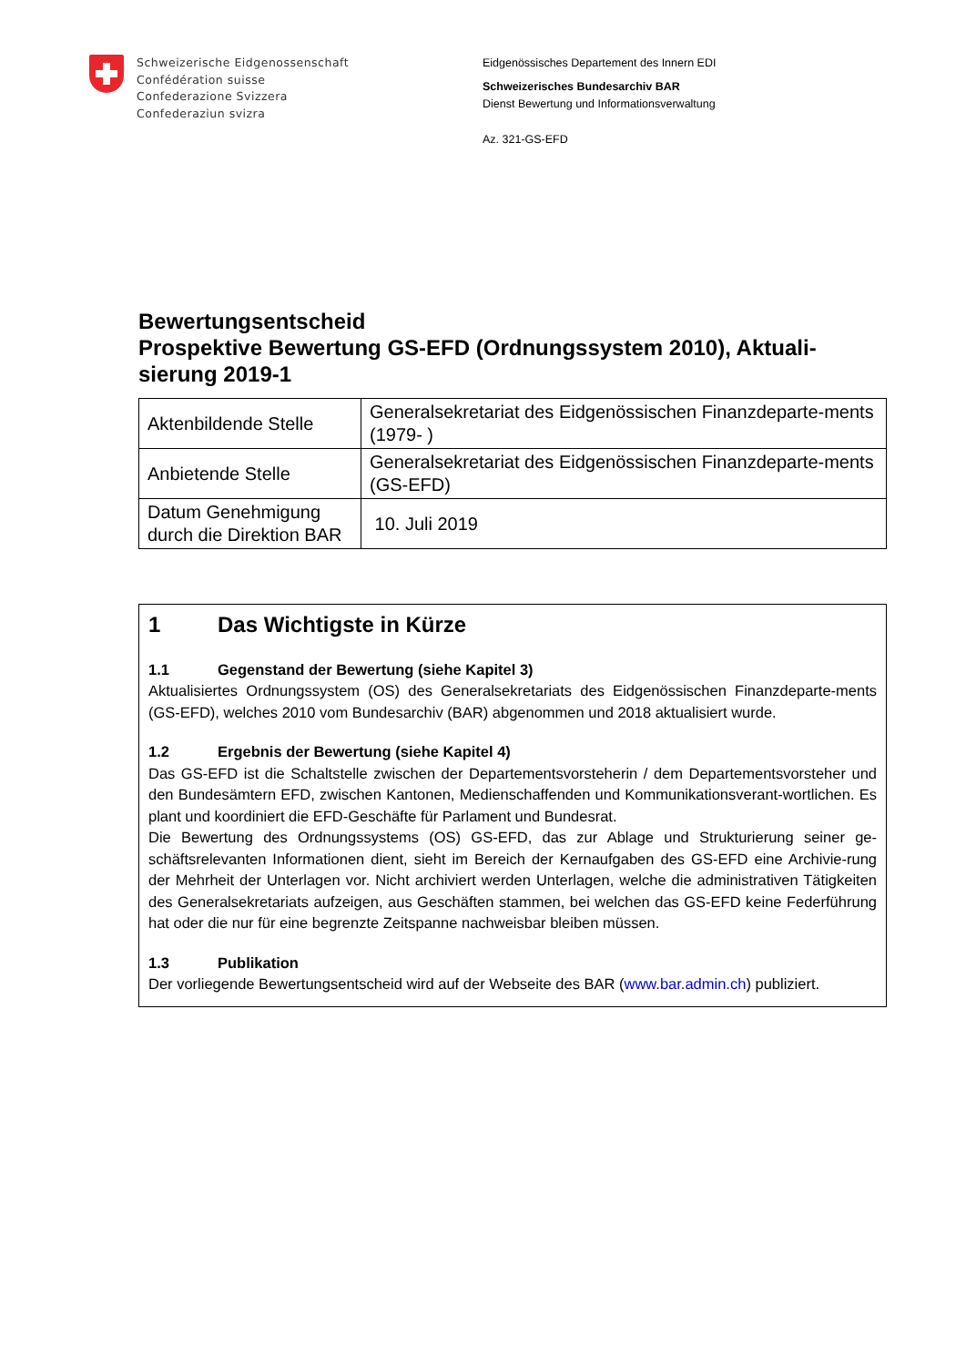Schweizerische Eidgenossenschaft
Confédération suisse
Confederazione Svizzera
Confederaziun svizra
Eidgenössisches Departement des Innern EDI
Schweizerisches Bundesarchiv BAR
Dienst Bewertung und Informationsverwaltung
Az. 321-GS-EFD
Bewertungsentscheid
Prospektive Bewertung GS-EFD (Ordnungssystem 2010), Aktuali-sierung 2019-1
| Aktenbildende Stelle | Generalsekretariat des Eidgenössischen Finanzdeparte-ments (1979- ) |
| Anbietende Stelle | Generalsekretariat des Eidgenössischen Finanzdeparte-ments (GS-EFD) |
| Datum Genehmigung durch die Direktion BAR | 10. Juli 2019 |
1 Das Wichtigste in Kürze
1.1 Gegenstand der Bewertung (siehe Kapitel 3)
Aktualisiertes Ordnungssystem (OS) des Generalsekretariats des Eidgenössischen Finanzdeparte-ments (GS-EFD), welches 2010 vom Bundesarchiv (BAR) abgenommen und 2018 aktualisiert wurde.
1.2 Ergebnis der Bewertung (siehe Kapitel 4)
Das GS-EFD ist die Schaltstelle zwischen der Departementsvorsteherin / dem Departementsvorsteher und den Bundesämtern EFD, zwischen Kantonen, Medienschaffenden und Kommunikationsverant-wortlichen. Es plant und koordiniert die EFD-Geschäfte für Parlament und Bundesrat.
Die Bewertung des Ordnungssystems (OS) GS-EFD, das zur Ablage und Strukturierung seiner ge-schäftsrelevanten Informationen dient, sieht im Bereich der Kernaufgaben des GS-EFD eine Archivie-rung der Mehrheit der Unterlagen vor. Nicht archiviert werden Unterlagen, welche die administrativen Tätigkeiten des Generalsekretariats aufzeigen, aus Geschäften stammen, bei welchen das GS-EFD keine Federführung hat oder die nur für eine begrenzte Zeitspanne nachweisbar bleiben müssen.
1.3 Publikation
Der vorliegende Bewertungsentscheid wird auf der Webseite des BAR (www.bar.admin.ch) publiziert.